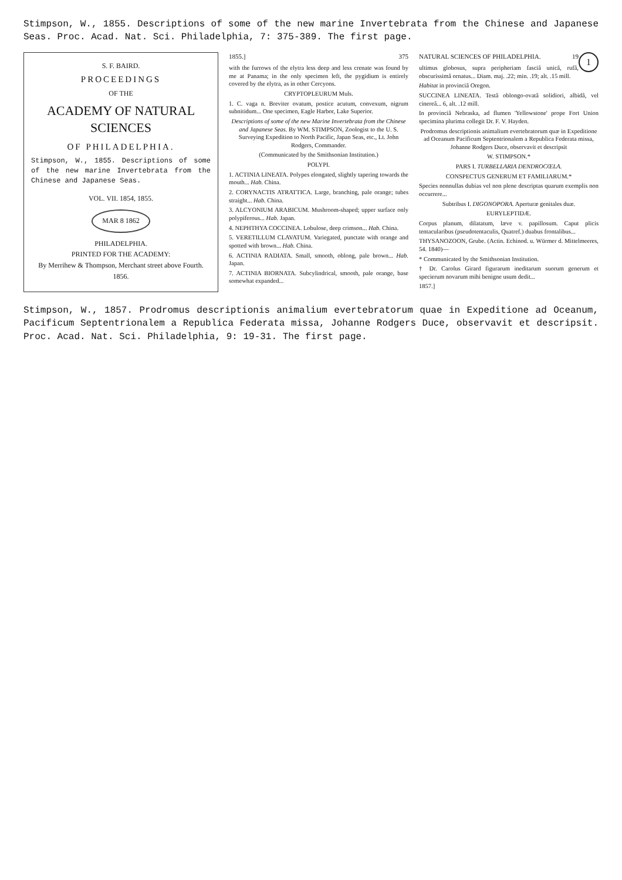Stimpson, W., 1855. Descriptions of some of the new marine Invertebrata from the Chinese and Japanese Seas. Proc. Acad. Nat. Sci. Philadelphia, 7: 375-389. The first page.
S. F. BAIRD.
PROCEEDINGS
OF THE
ACADEMY OF NATURAL SCIENCES
OF PHILADELPHIA.
Stimpson, W., 1855. Descriptions of some of the new marine Invertebrata from the Chinese and Japanese Seas.
VOL. VII. 1854, 1855.
MAR 8 1862
PHILADELPHIA.
PRINTED FOR THE ACADEMY:
By Merrihew & Thompson, Merchant street above Fourth.
1856.
1855.] 375
with the furrows of the elytra less deep and less crenate was found by me at Panama; in the only specimen left, the pygidium is entirely covered by the elytra, as in other Cercyons.
CRYPTOPLEURUM Muls.
1. C. vaga n. Breviter ovatum, postice acutum, convexum, nigrum subnitidum... One specimen, Eagle Harbor, Lake Superior.
Descriptions of some of the new Marine Invertebrata from the Chinese and Japanese Seas. By WM. STIMPSON, Zoologist to the U. S. Surveying Expedition to North Pacific, Japan Seas, etc., Lt. John Rodgers, Commander.
(Communicated by the Smithsonian Institution.)
POLYPI.
1. ACTINIA LINEATA. Polypes elongated, slightly tapering towards the mouth... Hab. China.
2. CORYNACTIS ATRATTICA. Large, branching, pale orange; tubes straight... Hab. China.
3. ALCYONIUM ARABICUM. Mushroom-shaped; upper surface only polypiferous... Hab. Japan.
4. NEPHTHYA COCCINEA. Lobulose, deep crimson... Hab. China.
5. VERETILLUM CLAVATUM. Variegated, punctate with orange and spotted with brown... Hab. China.
6. ACTINIA RADIATA. Small, smooth, oblong, pale brown... Hab. Japan.
7. ACTINIA BIORNATA. Subcylindrical, smooth, pale orange, base somewhat expanded...
1
NATURAL SCIENCES OF PHILADELPHIA. 19
ultimus globosus, supra peripheriam fasciâ unicâ, rufâ, obscurissimâ ornatus... Diam. maj. .22; min. .19; alt. .15 mill.
Habitat in provinciâ Oregon.
SUCCINEA LINEATA. Testâ oblongo-ovatâ solidiori, albidâ, vel cinereâ... 6, alt. .12 mill.
In provinciâ Nebraska, ad flumen 'Yellowstone' prope Fort Union specimina plurima collegit Dr. F. V. Hayden.
Prodromus descriptionis animalium evertebratorum quæ in Expeditione ad Oceanum Pacificum Septentrionalem a Republica Federata missa, Johanne Rodgers Duce, observavit et descripsit
W. STIMPSON.*
PARS I. TURBELLARIA DENDROCŒLA.
CONSPECTUS GENERUM ET FAMILIARUM.*
Species nonnullas dubias vel non plene descriptas quarum exemplis non occurrere...
Subtribus I. DIGONOPORA. Aperturæ genitales duæ.
EURYLEPTIDÆ.
Corpus planum, dilatatum, læve v. papillosum. Caput plicis tentacularibus (pseudotentaculis, Quatref.) duabus frontalibus...
THYSANOZOON, Grube. (Actin. Echinod. u. Würmer d. Mittelmeeres, 54. 1840)—
* Communicated by the Smithsonian Institution.
† Dr. Carolus Girard figurarum ineditarum suorum generum et specierum novarum mihi benigne usum dedit...
1857.]
Stimpson, W., 1857. Prodromus descriptionis animalium evertebratorum quae in Expeditione ad Oceanum, Pacificum Septentrionalem a Republica Federata missa, Johanne Rodgers Duce, observavit et descripsit. Proc. Acad. Nat. Sci. Philadelphia, 9: 19-31. The first page.